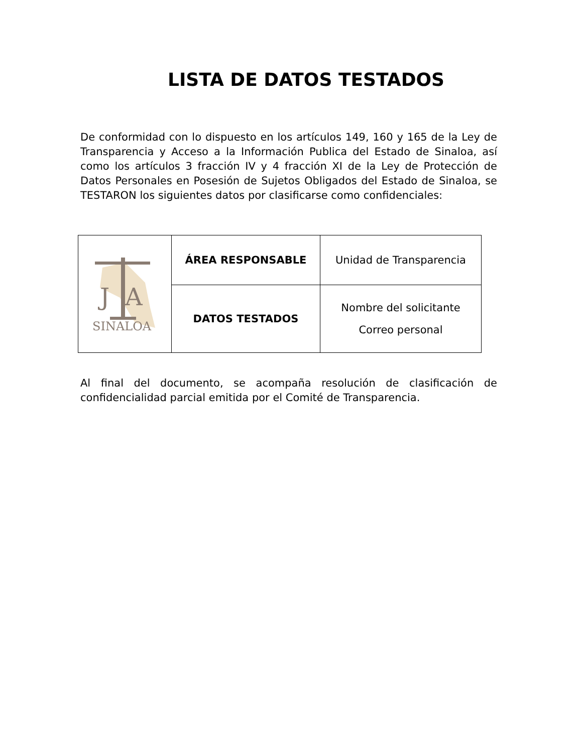LISTA DE DATOS TESTADOS
De conformidad con lo dispuesto en los artículos 149, 160 y 165 de la Ley de Transparencia y Acceso a la Información Publica del Estado de Sinaloa, así como los artículos 3 fracción IV y 4 fracción XI de la Ley de Protección de Datos Personales en Posesión de Sujetos Obligados del Estado de Sinaloa, se TESTARON los siguientes datos por clasificarse como confidenciales:
| J A SINALOA | ÁREA RESPONSABLE | Unidad de Transparencia |
| | DATOS TESTADOS | Nombre del solicitante Correo personal |
Al final del documento, se acompaña resolución de clasificación de confidencialidad parcial emitida por el Comité de Transparencia.